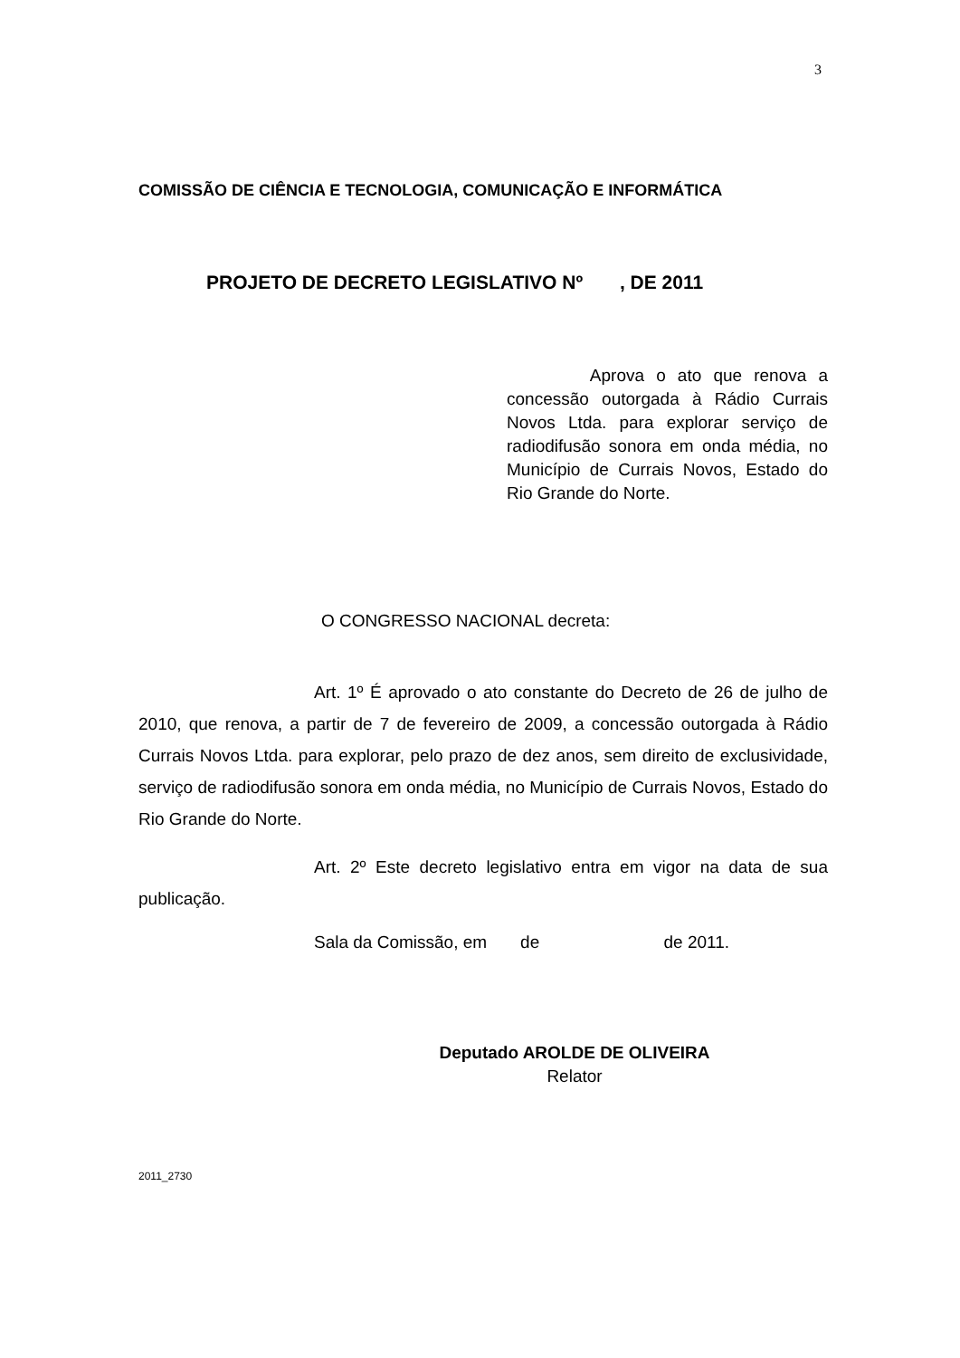3
COMISSÃO DE CIÊNCIA E TECNOLOGIA, COMUNICAÇÃO E INFORMÁTICA
PROJETO DE DECRETO LEGISLATIVO Nº , DE 2011
Aprova o ato que renova a concessão outorgada à Rádio Currais Novos Ltda. para explorar serviço de radiodifusão sonora em onda média, no Município de Currais Novos, Estado do Rio Grande do Norte.
O CONGRESSO NACIONAL decreta:
Art. 1º É aprovado o ato constante do Decreto de 26 de julho de 2010, que renova, a partir de 7 de fevereiro de 2009, a concessão outorgada à Rádio Currais Novos Ltda. para explorar, pelo prazo de dez anos, sem direito de exclusividade, serviço de radiodifusão sonora em onda média, no Município de Currais Novos, Estado do Rio Grande do Norte.
Art. 2º Este decreto legislativo entra em vigor na data de sua publicação.
Sala da Comissão, em de de 2011.
Deputado AROLDE DE OLIVEIRA
Relator
2011_2730